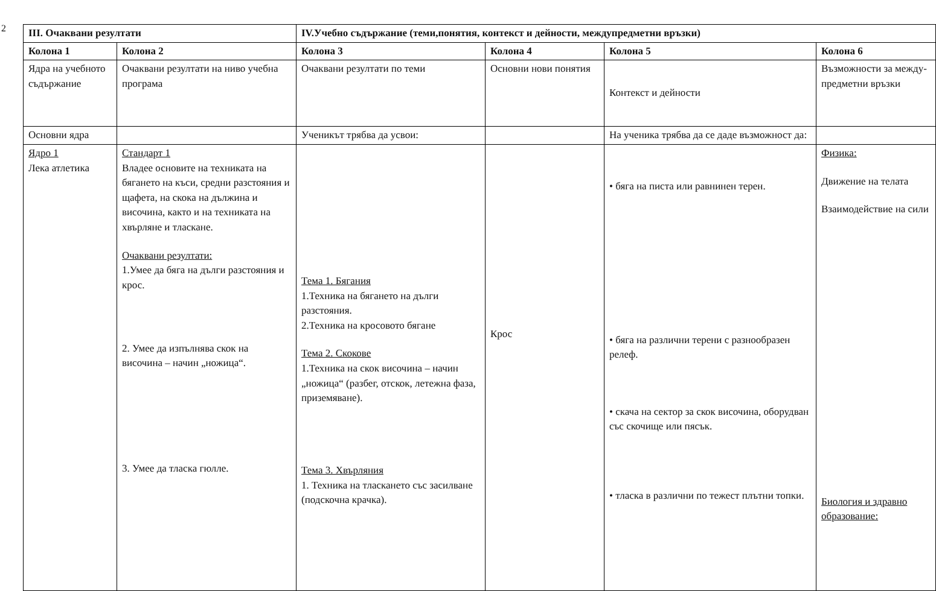2
| III. Очаквани резултати | | IV.Учебно съдържание (теми,понятия, контекст и дейности, междупредметни връзки) | | | |
| --- | --- | --- | --- | --- | --- |
| Колона 1 | Колона 2 | Колона 3 | Колона 4 | Колона 5 | Колона 6 |
| Ядра на учебното съдържание | Очаквани резултати на ниво учебна програма | Очаквани резултати по теми | Основни нови понятия | Контекст и дейности | Възможности за между-предметни връзки |
| Основни ядра | | Ученикът трябва да усвои: | | На ученика трябва да се даде възможност да: | |
| Ядро 1 Лека атлетика | Стандарт 1 Владее основите на техниката на бягането на къси, средни разстояния и щафета, на скока на дължина и височина, както и на техниката на хвърляне и тласкане. Очаквани резултати: 1.Умее да бяга на дълги разстояния и крос. 2. Умее да изпълнява скок на височина – начин „ножица“. 3. Умее да тласка гюлле. | Тема 1. Бягания 1.Техника на бягането на дълги разстояния. 2.Техника на кросовото бягане Тема 2. Скокове 1.Техника на скок височина – начин „ножица“ (разбег, отскок, летежна фаза, приземяване). Тема 3. Хвърляния 1. Техника на тласкането със засилване (подскочна крачка). | Крос | • бяга на писта или равнинен терен. • бяга на различни терени с разнообразен релеф. • скача на сектор за скок височина, оборудван със скочище или пясък. • тласка в различни по тежест плътни топки. | Физика: Движение на телата Взаимодействие на сили Биология и здравно образование: |